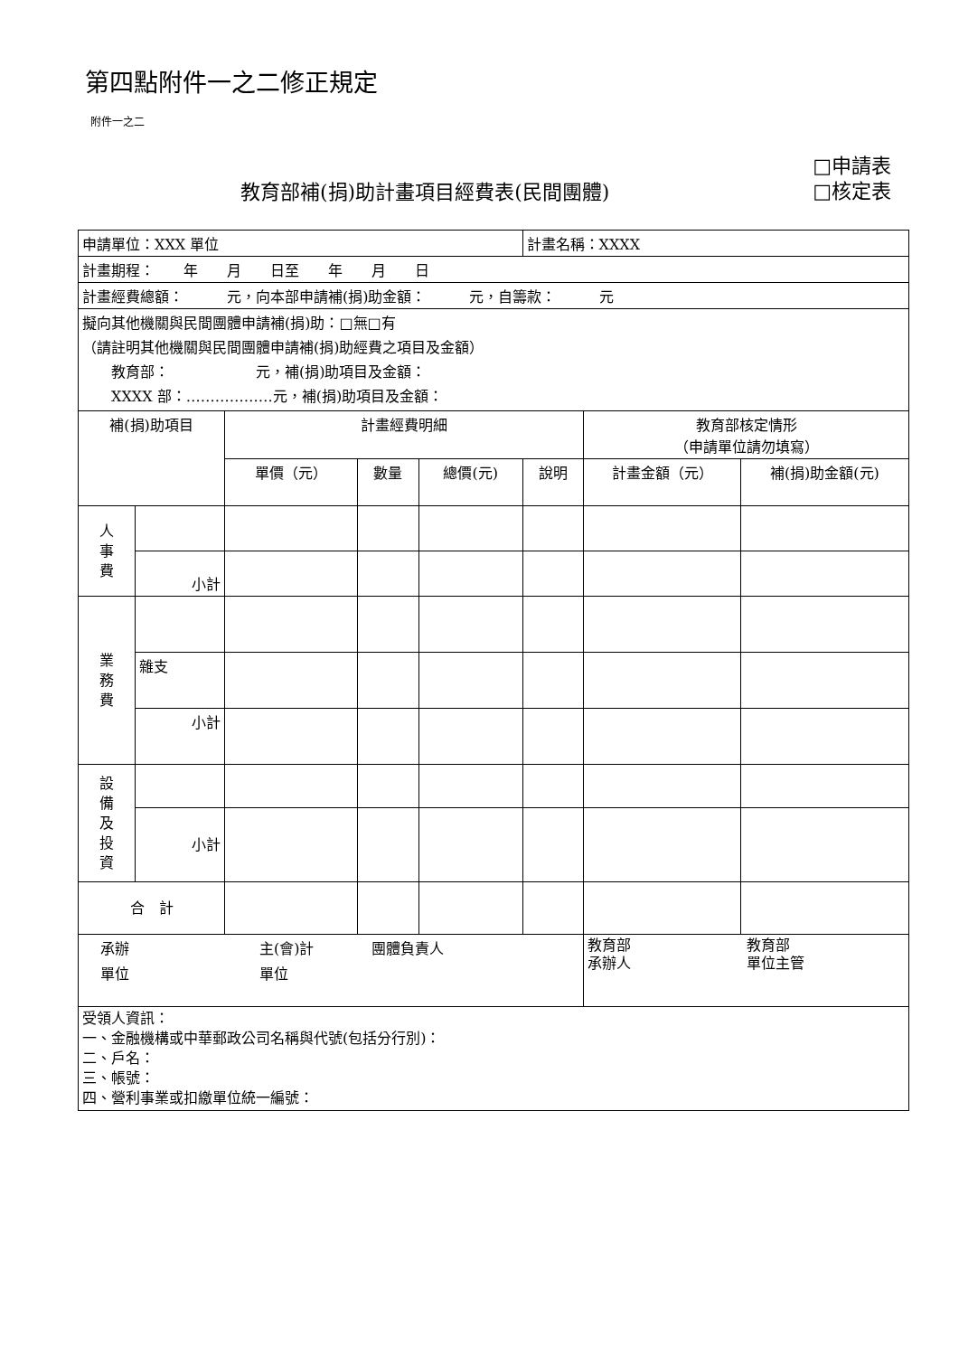第四點附件一之二修正規定
附件一之二
教育部補(捐)助計畫項目經費表(民間團體)
□申請表
□核定表
| 申請單位：XXX 單位 | | | | | 計畫名稱：XXXX | | |
| 計畫期程： 年 月 日至 年 月 日 | | | | | | | |
| 計畫經費總額： 元，向本部申請補(捐)助金額： 元，自籌款： 元 | | | | | | | |
| 擬向其他機關與民間團體申請補(捐)助：□無□有 （請註明其他機關與民間團體申請補(捐)助經費之項目及金額） 教育部： 元，補(捐)助項目及金額： XXXX 部：………………元，補(捐)助項目及金額： | | | | | | | |
| 補(捐)助項目 | | 計畫經費明細 | | | | 教育部核定情形 （申請單位請勿填寫） | |
| | | 單價（元） | 數量 | 總價(元) | 說明 | 計畫金額（元） | 補(捐)助金額(元) |
| 人 事 費 | | | | | | | |
| | 小計 | | | | | | |
| 業 務 費 | | | | | | | |
| | 雜支 | | | | | | |
| | 小計 | | | | | | |
| 設 備 及 投 資 | | | | | | | |
| | 小計 | | | | | | |
| 合 計 | | | | | | | |
| 承辦 主(會)計 團體負責人 單位 單位 | | | | | | 教育部 教育部 承辦人 單位主管 | |
| 受領人資訊： 一、金融機構或中華郵政公司名稱與代號(包括分行別)： 二、戶名： 三、帳號： 四、營利事業或扣繳單位統一編號： | | | | | | | |